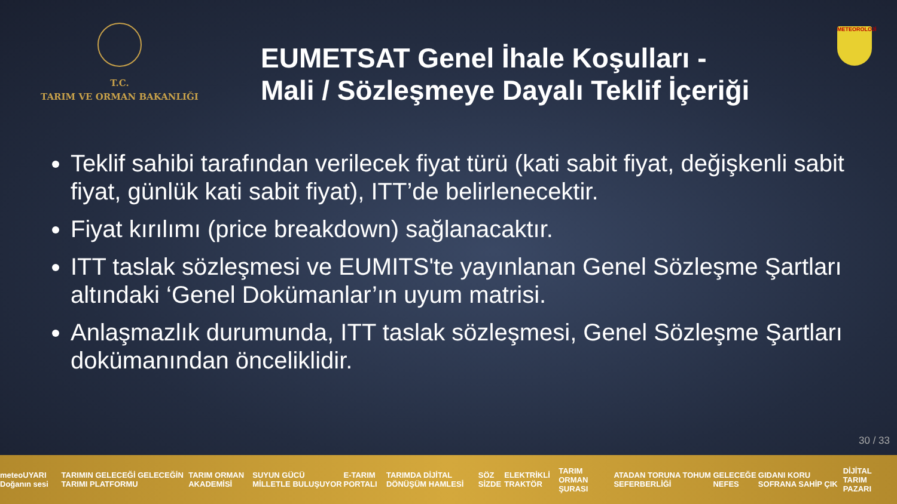T.C.
TARIM VE ORMAN BAKANLIĞI
EUMETSAT Genel İhale Koşulları -
Mali / Sözleşmeye Dayalı Teklif İçeriği
METEOROLOJİ
Teklif sahibi tarafından verilecek fiyat türü (kati sabit fiyat, değişkenli sabit fiyat, günlük kati sabit fiyat), ITT’de belirlenecektir.
Fiyat kırılımı (price breakdown) sağlanacaktır.
ITT taslak sözleşmesi ve EUMITS'te yayınlanan Genel Sözleşme Şartları altındaki ‘Genel Dokümanlar’ın uyum matrisi.
Anlaşmazlık durumunda, ITT taslak sözleşmesi, Genel Sözleşme Şartları dokümanından önceliklidir.
30 / 33
meteoUYARI Doğanın sesi TARIMIN GELECEĞİ GELECEĞİN TARIMI PLATFORMU TARIM ORMAN AKADEMİSİ SUYUN GÜCÜ MİLLETLE BULUŞUYOR E-TARIM PORTALI TARIMDA DİJİTAL DÖNÜŞÜM HAMLESİ SÖZ SİZDE ELEKTRİKLİ TRAKTÖR TARIM ORMAN ŞURASI ATADAN TORUNA TOHUM SEFERBERLİĞİ GELECEĞE NEFES GIDANI KORU SOFRANA SAHİP ÇIK DİJİTAL TARIM PAZARI